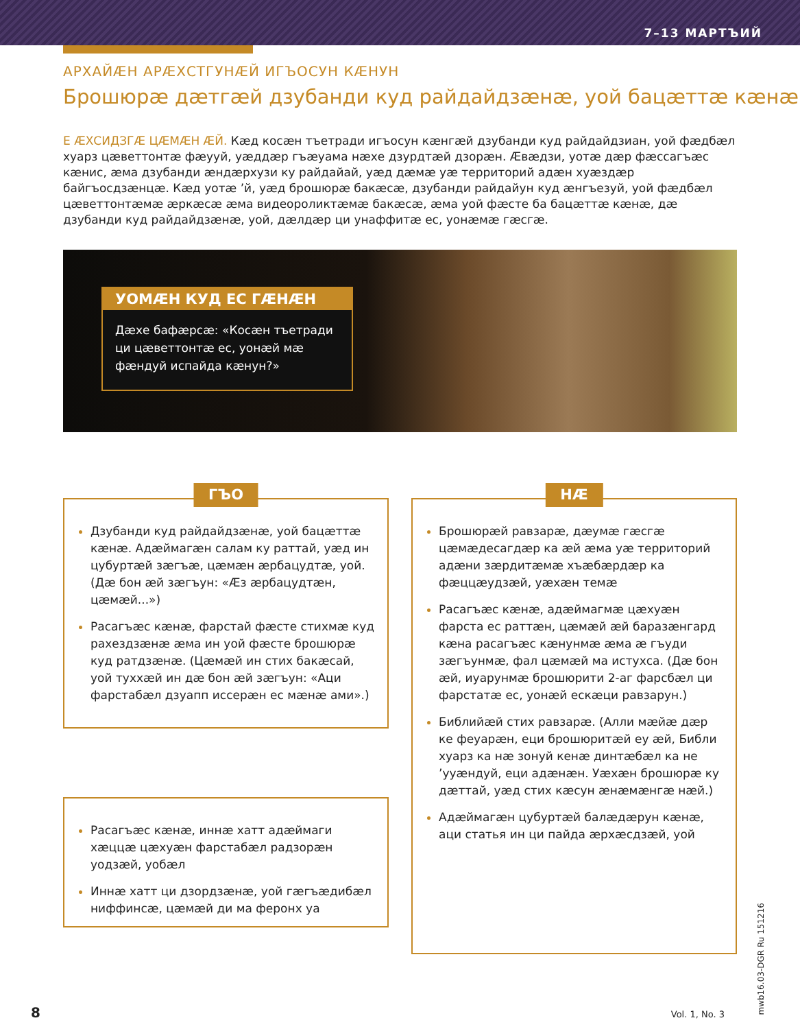7–13 МАРТЪИЙ
АРХАЙÆН АРÆХСТГУНÆЙ ИГЪОСУН КÆНУН
Брошюрæ дæтгæй дзубанди куд райдайдзæнæ, уой бацæттæ кæнæ
Е ÆХСИДЗГÆ ЦÆМÆН ÆЙ. Кæд косæн тъетради игъосун кæнгæй дзубанди куд райдайдзиан, уой фæдбæл хуарз цæветтонтæ фæууй, уæддæр гъæуама нæхе дзурдтæй дзорæн. Æвæдзи, уотæ дæр фæссагъæс кæнис, æма дзубанди æндæрхузи ку райдайай, уæд дæмæ уæ территорий адæн хуæздæр байгъосдзæнцæ. Кæд уотæ ’й, уæд брошюрæ бакæсæ, дзубанди райдайун куд æнгъезуй, уой фæдбæл цæветтонтæмæ æркæсæ æма видеороликтæмæ бакæсæ, æма уой фæсте ба бацæттæ кæнæ, дæ дзубанди куд райдайдзæнæ, уой, дæлдæр ци унаффитæ ес, уонæмæ гæсгæ.
УОМÆН КУД ЕС ГÆНÆН
Дæхе бафæрсæ: «Косæн тъетради ци цæветтонтæ ес, уонæй мæ фæндуй испайда кæнун?»
ГЪО
Дзубанди куд райдайдзæнæ, уой бацæттæ кæнæ. Адæймагæн салам ку раттай, уæд ин цубуртæй зæгъæ, цæмæн æрбацудтæ, уой. (Дæ бон æй зæгъун: «Æз æрбацудтæн, цæмæй...»)
Расагъæс кæнæ, фарстай фæсте стихмæ куд рахездзæнæ æма ин уой фæсте брошюрæ куд ратдзæнæ. (Цæмæй ин стих бакæсай, уой туххæй ин дæ бон æй зæгъун: «Аци фарстабæл дзуапп иссерæн ес мæнæ ами».)
Расагъæс кæнæ, иннæ хатт адæймаги хæццæ цæхуæн фарстабæл радзорæн уодзæй, уобæл
Иннæ хатт ци дзордзæнæ, уой гæгъæдибæл ниффинсæ, цæмæй ди ма феронх уа
НÆ
Брошюрæй равзарæ, дæумæ гæсгæ цæмæдесагдæр ка æй æма уæ территорий адæни зæрдитæмæ хъæбæрдæр ка фæццæудзæй, уæхæн темæ
Расагъæс кæнæ, адæймагмæ цæхуæн фарста ес раттæн, цæмæй æй баразæнгард кæна расагъæс кæнунмæ æма æ гъуди зæгъунмæ, фал цæмæй ма истухса. (Дæ бон æй, иуарунмæ брошюрити 2-аг фарсбæл ци фарстатæ ес, уонæй ескæци равзарун.)
Библийæй стих равзарæ. (Алли мæйæ дæр ке феуарæн, еци брошюритæй еу æй, Библи хуарз ка нæ зонуй кенæ динтæбæл ка не ’ууæндуй, еци адæнæн. Уæхæн брошюрæ ку дæттай, уæд стих кæсун æнæмæнгæ нæй.)
Адæймагæн цубуртæй балæдæрун кæнæ, аци статья ин ци пайда æрхæсдзæй, уой
8 Vol. 1, No. 3
mwb16.03-DGR Ru 151216